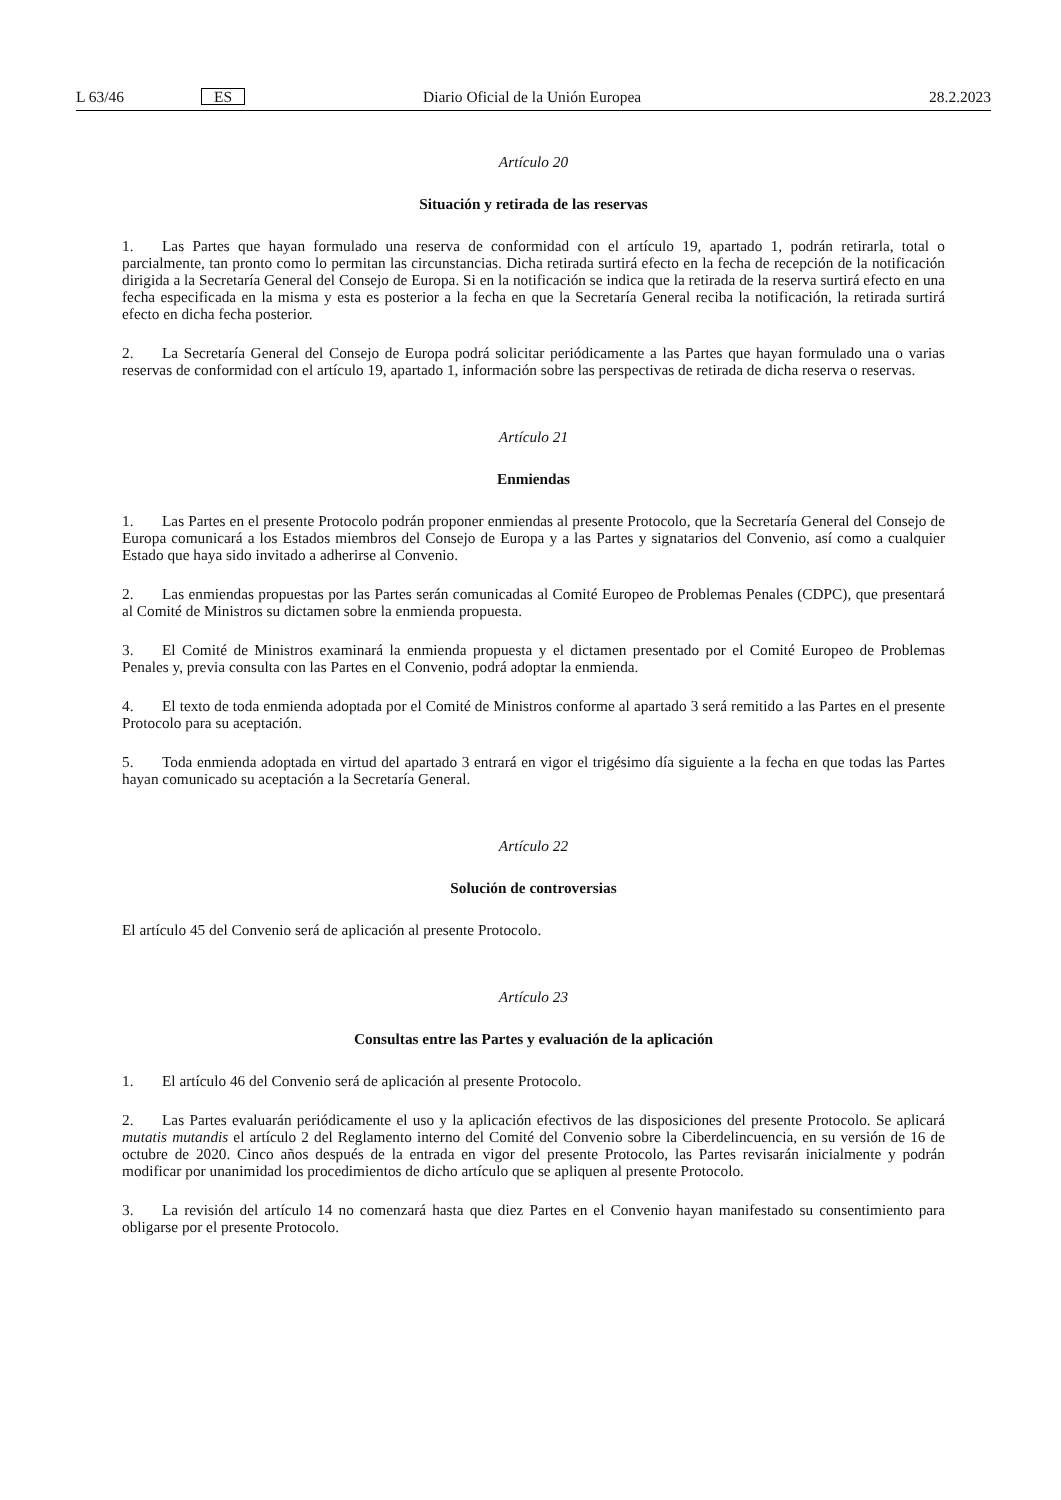L 63/46 ES Diario Oficial de la Unión Europea 28.2.2023
Artículo 20
Situación y retirada de las reservas
1. Las Partes que hayan formulado una reserva de conformidad con el artículo 19, apartado 1, podrán retirarla, total o parcialmente, tan pronto como lo permitan las circunstancias. Dicha retirada surtirá efecto en la fecha de recepción de la notificación dirigida a la Secretaría General del Consejo de Europa. Si en la notificación se indica que la retirada de la reserva surtirá efecto en una fecha especificada en la misma y esta es posterior a la fecha en que la Secretaría General reciba la notificación, la retirada surtirá efecto en dicha fecha posterior.
2. La Secretaría General del Consejo de Europa podrá solicitar periódicamente a las Partes que hayan formulado una o varias reservas de conformidad con el artículo 19, apartado 1, información sobre las perspectivas de retirada de dicha reserva o reservas.
Artículo 21
Enmiendas
1. Las Partes en el presente Protocolo podrán proponer enmiendas al presente Protocolo, que la Secretaría General del Consejo de Europa comunicará a los Estados miembros del Consejo de Europa y a las Partes y signatarios del Convenio, así como a cualquier Estado que haya sido invitado a adherirse al Convenio.
2. Las enmiendas propuestas por las Partes serán comunicadas al Comité Europeo de Problemas Penales (CDPC), que presentará al Comité de Ministros su dictamen sobre la enmienda propuesta.
3. El Comité de Ministros examinará la enmienda propuesta y el dictamen presentado por el Comité Europeo de Problemas Penales y, previa consulta con las Partes en el Convenio, podrá adoptar la enmienda.
4. El texto de toda enmienda adoptada por el Comité de Ministros conforme al apartado 3 será remitido a las Partes en el presente Protocolo para su aceptación.
5. Toda enmienda adoptada en virtud del apartado 3 entrará en vigor el trigésimo día siguiente a la fecha en que todas las Partes hayan comunicado su aceptación a la Secretaría General.
Artículo 22
Solución de controversias
El artículo 45 del Convenio será de aplicación al presente Protocolo.
Artículo 23
Consultas entre las Partes y evaluación de la aplicación
1. El artículo 46 del Convenio será de aplicación al presente Protocolo.
2. Las Partes evaluarán periódicamente el uso y la aplicación efectivos de las disposiciones del presente Protocolo. Se aplicará mutatis mutandis el artículo 2 del Reglamento interno del Comité del Convenio sobre la Ciberdelincuencia, en su versión de 16 de octubre de 2020. Cinco años después de la entrada en vigor del presente Protocolo, las Partes revisarán inicialmente y podrán modificar por unanimidad los procedimientos de dicho artículo que se apliquen al presente Protocolo.
3. La revisión del artículo 14 no comenzará hasta que diez Partes en el Convenio hayan manifestado su consentimiento para obligarse por el presente Protocolo.